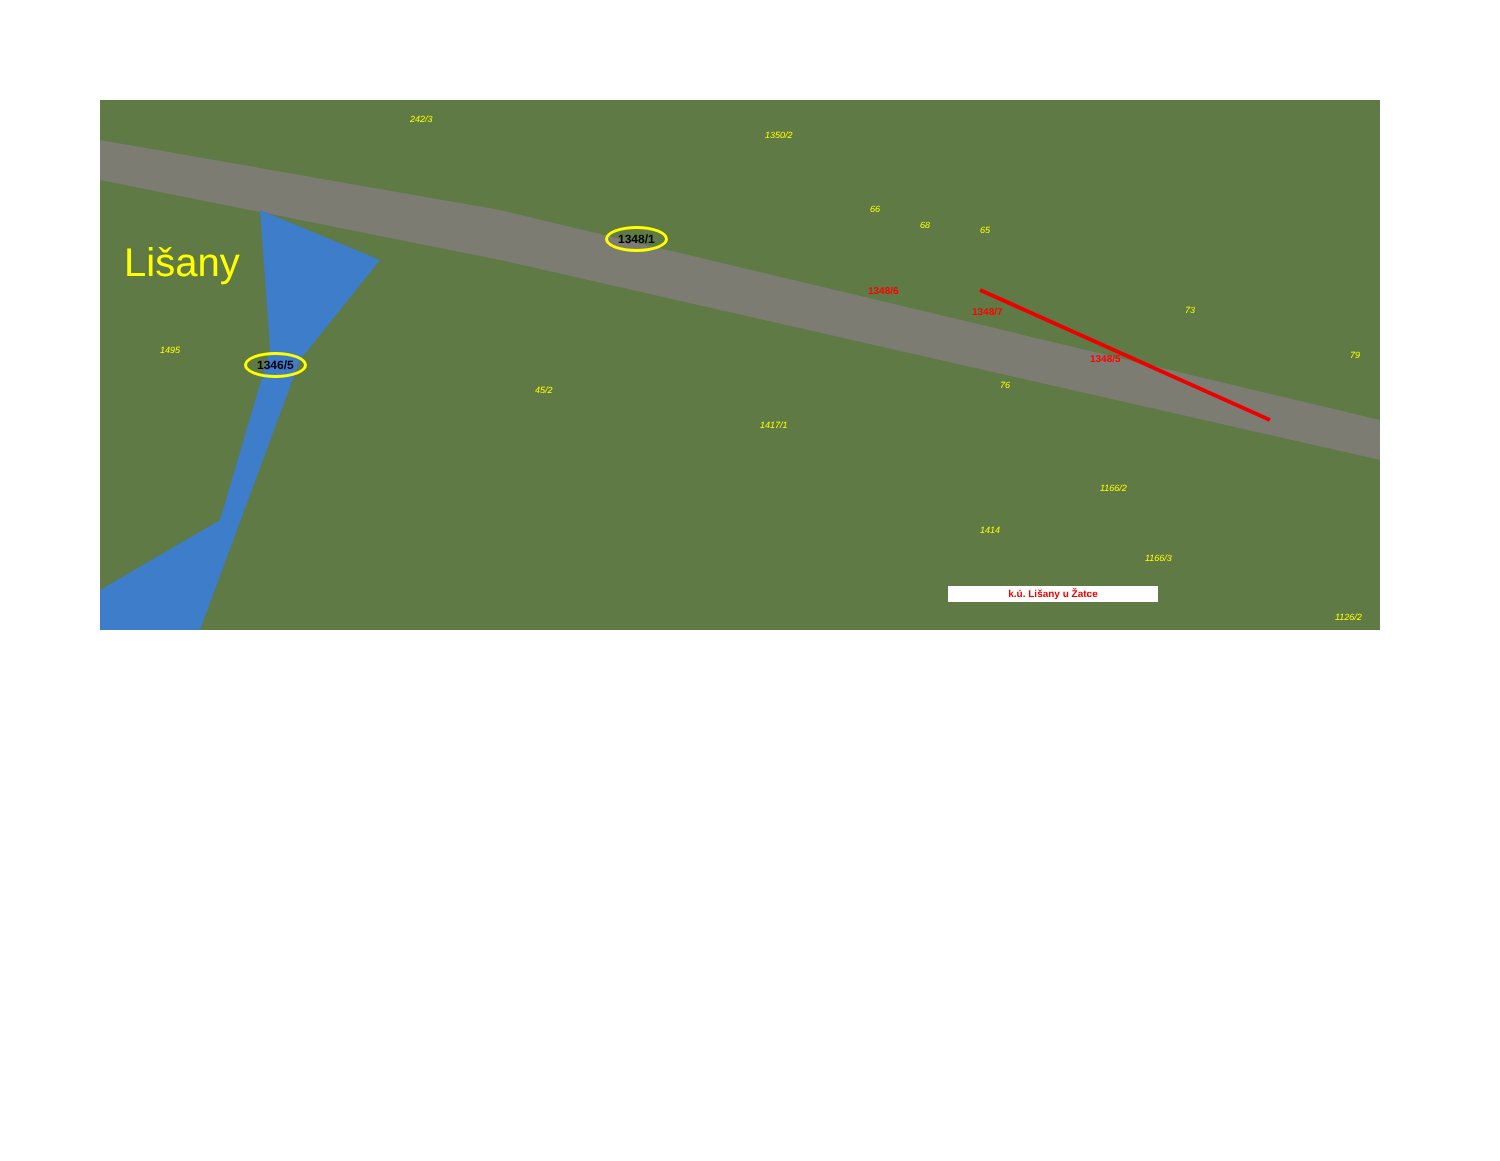Lišany
1348/1
1346/5
242/3
1350/2
66
68 65
73
79
76
1495
45/2
1417/1
1166/2
1166/3
1414
1126/2
1348/6
1348/7
1348/5
k.ú. Lišany u Žatce